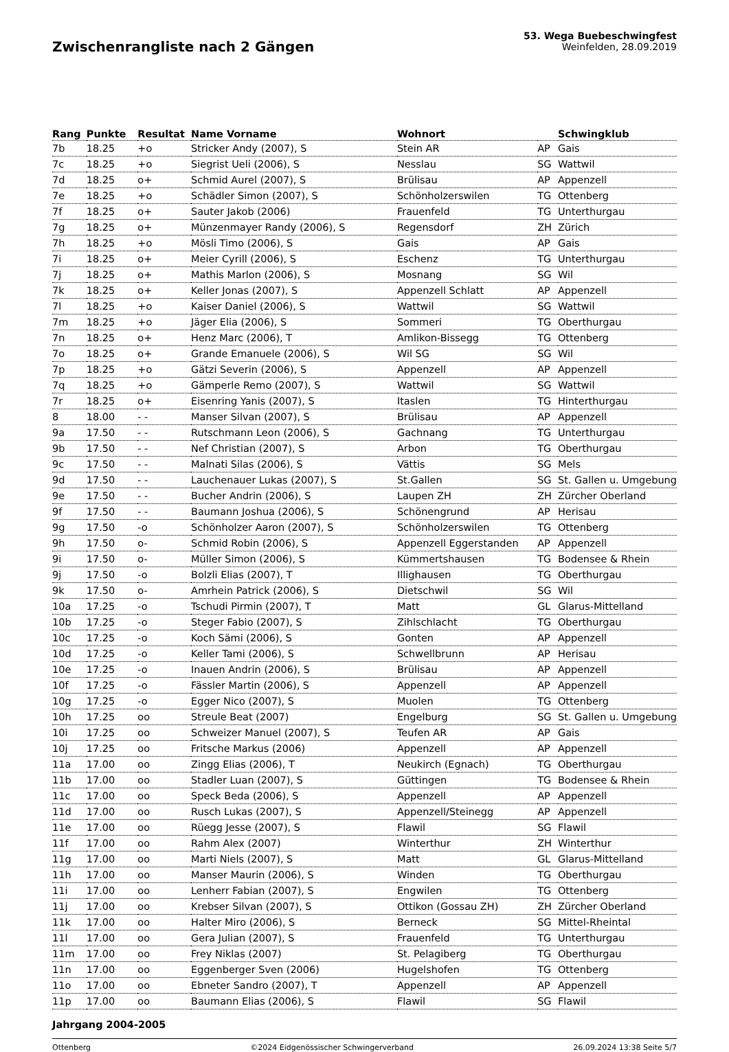Zwischenrangliste nach 2 Gängen
53. Wega Buebeschwingfest
Weinfelden, 28.09.2019
| Rang | Punkte | Resultat | Name Vorname | Wohnort | | Schwingklub |
| --- | --- | --- | --- | --- | --- | --- |
| 7b | 18.25 | +o | Stricker Andy (2007), S | Stein AR | AP | Gais |
| 7c | 18.25 | +o | Siegrist Ueli (2006), S | Nesslau | SG | Wattwil |
| 7d | 18.25 | o+ | Schmid Aurel (2007), S | Brülisau | AP | Appenzell |
| 7e | 18.25 | +o | Schädler Simon (2007), S | Schönholzerswilen | TG | Ottenberg |
| 7f | 18.25 | o+ | Sauter Jakob (2006) | Frauenfeld | TG | Unterthurgau |
| 7g | 18.25 | o+ | Münzenmayer Randy (2006), S | Regensdorf | ZH | Zürich |
| 7h | 18.25 | +o | Mösli Timo (2006), S | Gais | AP | Gais |
| 7i | 18.25 | o+ | Meier Cyrill (2006), S | Eschenz | TG | Unterthurgau |
| 7j | 18.25 | o+ | Mathis Marlon (2006), S | Mosnang | SG | Wil |
| 7k | 18.25 | o+ | Keller Jonas (2007), S | Appenzell Schlatt | AP | Appenzell |
| 7l | 18.25 | +o | Kaiser Daniel (2006), S | Wattwil | SG | Wattwil |
| 7m | 18.25 | +o | Jäger Elia (2006), S | Sommeri | TG | Oberthurgau |
| 7n | 18.25 | o+ | Henz Marc (2006), T | Amlikon-Bissegg | TG | Ottenberg |
| 7o | 18.25 | o+ | Grande Emanuele (2006), S | Wil SG | SG | Wil |
| 7p | 18.25 | +o | Gätzi Severin (2006), S | Appenzell | AP | Appenzell |
| 7q | 18.25 | +o | Gämperle Remo (2007), S | Wattwil | SG | Wattwil |
| 7r | 18.25 | o+ | Eisenring Yanis (2007), S | Itaslen | TG | Hinterthurgau |
| 8 | 18.00 | - - | Manser Silvan (2007), S | Brülisau | AP | Appenzell |
| 9a | 17.50 | - - | Rutschmann Leon (2006), S | Gachnang | TG | Unterthurgau |
| 9b | 17.50 | - - | Nef Christian (2007), S | Arbon | TG | Oberthurgau |
| 9c | 17.50 | - - | Malnati Silas (2006), S | Vättis | SG | Mels |
| 9d | 17.50 | - - | Lauchenauer Lukas (2007), S | St.Gallen | SG | St. Gallen u. Umgebung |
| 9e | 17.50 | - - | Bucher Andrin (2006), S | Laupen ZH | ZH | Zürcher Oberland |
| 9f | 17.50 | - - | Baumann Joshua (2006), S | Schönengrund | AP | Herisau |
| 9g | 17.50 | -o | Schönholzer Aaron (2007), S | Schönholzerswilen | TG | Ottenberg |
| 9h | 17.50 | o- | Schmid Robin (2006), S | Appenzell Eggerstanden | AP | Appenzell |
| 9i | 17.50 | o- | Müller Simon (2006), S | Kümmertshausen | TG | Bodensee & Rhein |
| 9j | 17.50 | -o | Bolzli Elias (2007), T | Illighausen | TG | Oberthurgau |
| 9k | 17.50 | o- | Amrhein Patrick (2006), S | Dietschwil | SG | Wil |
| 10a | 17.25 | -o | Tschudi Pirmin (2007), T | Matt | GL | Glarus-Mittelland |
| 10b | 17.25 | -o | Steger Fabio (2007), S | Zihlschlacht | TG | Oberthurgau |
| 10c | 17.25 | -o | Koch Sämi (2006), S | Gonten | AP | Appenzell |
| 10d | 17.25 | -o | Keller Tami (2006), S | Schwellbrunn | AP | Herisau |
| 10e | 17.25 | -o | Inauen Andrin (2006), S | Brülisau | AP | Appenzell |
| 10f | 17.25 | -o | Fässler Martin (2006), S | Appenzell | AP | Appenzell |
| 10g | 17.25 | -o | Egger Nico (2007), S | Muolen | TG | Ottenberg |
| 10h | 17.25 | oo | Streule Beat (2007) | Engelburg | SG | St. Gallen u. Umgebung |
| 10i | 17.25 | oo | Schweizer Manuel (2007), S | Teufen AR | AP | Gais |
| 10j | 17.25 | oo | Fritsche Markus (2006) | Appenzell | AP | Appenzell |
| 11a | 17.00 | oo | Zingg Elias (2006), T | Neukirch (Egnach) | TG | Oberthurgau |
| 11b | 17.00 | oo | Stadler Luan (2007), S | Güttingen | TG | Bodensee & Rhein |
| 11c | 17.00 | oo | Speck Beda (2006), S | Appenzell | AP | Appenzell |
| 11d | 17.00 | oo | Rusch Lukas (2007), S | Appenzell/Steinegg | AP | Appenzell |
| 11e | 17.00 | oo | Rüegg Jesse (2007), S | Flawil | SG | Flawil |
| 11f | 17.00 | oo | Rahm Alex (2007) | Winterthur | ZH | Winterthur |
| 11g | 17.00 | oo | Marti Niels (2007), S | Matt | GL | Glarus-Mittelland |
| 11h | 17.00 | oo | Manser Maurin (2006), S | Winden | TG | Oberthurgau |
| 11i | 17.00 | oo | Lenherr Fabian (2007), S | Engwilen | TG | Ottenberg |
| 11j | 17.00 | oo | Krebser Silvan (2007), S | Ottikon (Gossau ZH) | ZH | Zürcher Oberland |
| 11k | 17.00 | oo | Halter Miro (2006), S | Berneck | SG | Mittel-Rheintal |
| 11l | 17.00 | oo | Gera Julian (2007), S | Frauenfeld | TG | Unterthurgau |
| 11m | 17.00 | oo | Frey Niklas (2007) | St. Pelagiberg | TG | Oberthurgau |
| 11n | 17.00 | oo | Eggenberger Sven (2006) | Hugelshofen | TG | Ottenberg |
| 11o | 17.00 | oo | Ebneter Sandro (2007), T | Appenzell | AP | Appenzell |
| 11p | 17.00 | oo | Baumann Elias (2006), S | Flawil | SG | Flawil |
Jahrgang 2004-2005
Ottenberg ©2024 Eidgenössischer Schwingerverband 26.09.2024 13:38 Seite 5/7